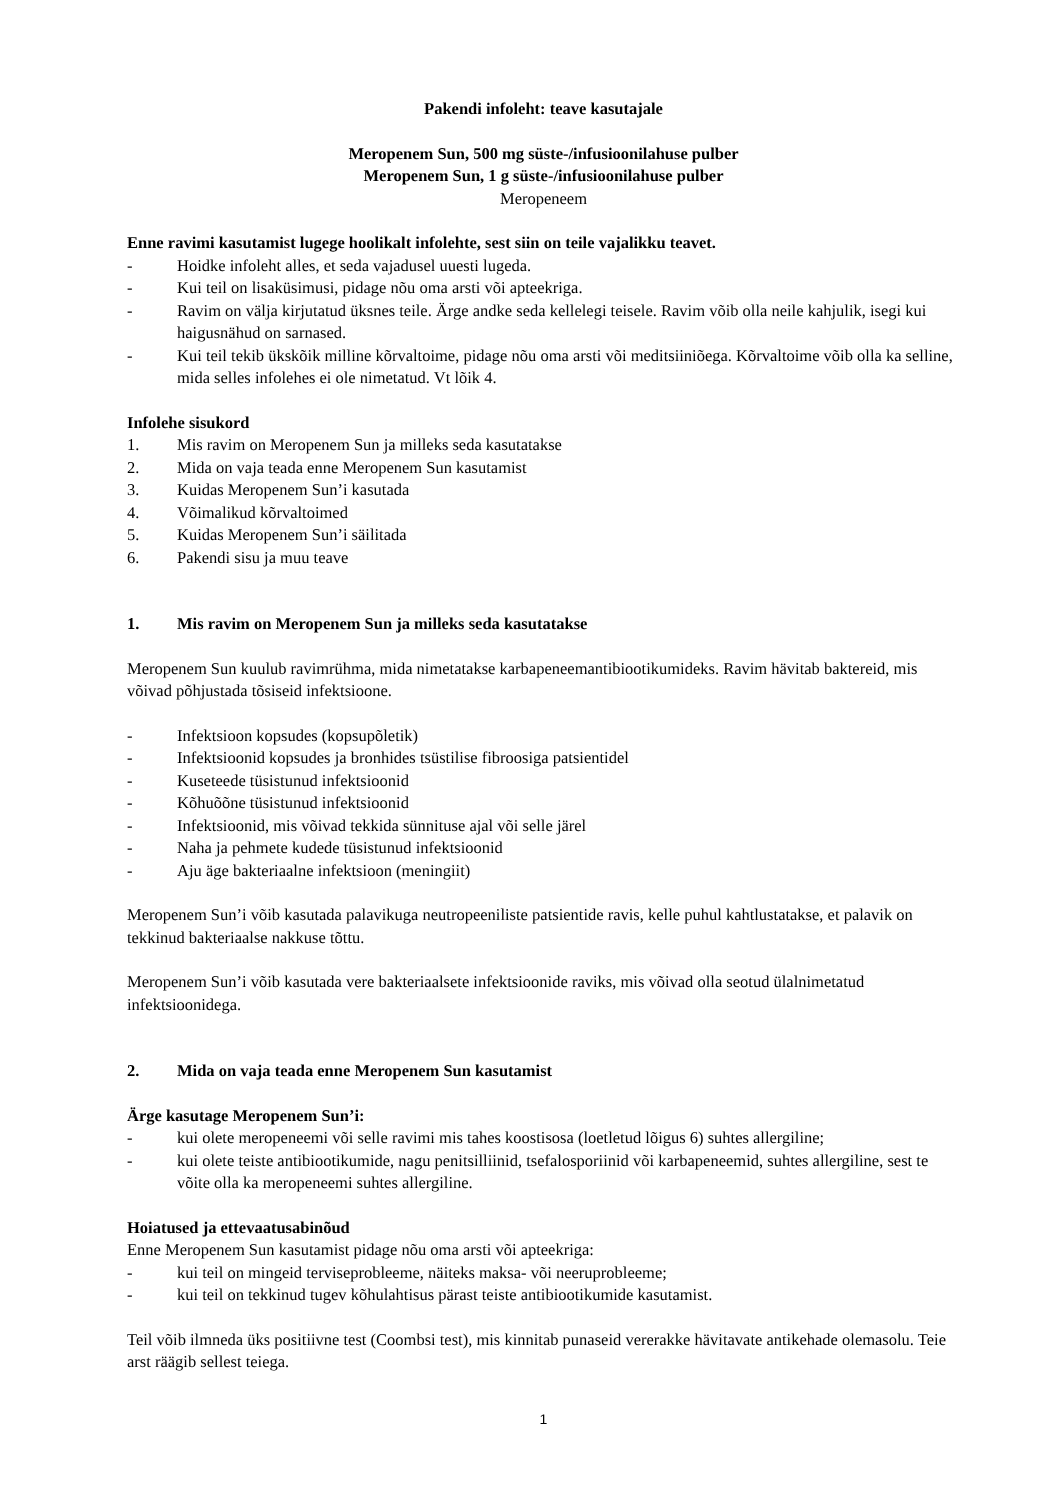Pakendi infoleht: teave kasutajale
Meropenem Sun, 500 mg süste-/infusioonilahuse pulber
Meropenem Sun, 1 g süste-/infusioonilahuse pulber
Meropeneem
Enne ravimi kasutamist lugege hoolikalt infolehte, sest siin on teile vajalikku teavet.
- Hoidke infoleht alles, et seda vajadusel uuesti lugeda.
- Kui teil on lisaküsimusi, pidage nõu oma arsti või apteekriga.
- Ravim on välja kirjutatud üksnes teile. Ärge andke seda kellelegi teisele. Ravim võib olla neile kahjulik, isegi kui haigusnähud on sarnased.
- Kui teil tekib ükskõik milline kõrvaltoime, pidage nõu oma arsti või meditsiiniõega. Kõrvaltoime võib olla ka selline, mida selles infolehes ei ole nimetatud. Vt lõik 4.
Infolehe sisukord
1. Mis ravim on Meropenem Sun ja milleks seda kasutatakse
2. Mida on vaja teada enne Meropenem Sun kasutamist
3. Kuidas Meropenem Sun’i kasutada
4. Võimalikud kõrvaltoimed
5. Kuidas Meropenem Sun’i säilitada
6. Pakendi sisu ja muu teave
1. Mis ravim on Meropenem Sun ja milleks seda kasutatakse
Meropenem Sun kuulub ravimrühma, mida nimetatakse karbapeneemantibiootikumideks. Ravim hävitab baktereid, mis võivad põhjustada tõsiseid infektsioone.
- Infektsioon kopsudes (kopsupõletik)
- Infektsioonid kopsudes ja bronhides tsüstilise fibroosiga patsientidel
- Kuseteede tüsistunud infektsioonid
- Kõhuõõne tüsistunud infektsioonid
- Infektsioonid, mis võivad tekkida sünnituse ajal või selle järel
- Naha ja pehmete kudede tüsistunud infektsioonid
- Aju äge bakteriaalne infektsioon (meningiit)
Meropenem Sun’i võib kasutada palavikuga neutropeeniliste patsientide ravis, kelle puhul kahtlustatakse, et palavik on tekkinud bakteriaalse nakkuse tõttu.
Meropenem Sun’i võib kasutada vere bakteriaalsete infektsioonide raviks, mis võivad olla seotud ülalnimetatud infektsioonidega.
2. Mida on vaja teada enne Meropenem Sun kasutamist
Ärge kasutage Meropenem Sun’i:
- kui olete meropeneemi või selle ravimi mis tahes koostisosa (loetletud lõigus 6) suhtes allergiline;
- kui olete teiste antibiootikumide, nagu penitsilliinid, tsefalosporiinid või karbapeneemid, suhtes allergiline, sest te võite olla ka meropeneemi suhtes allergiline.
Hoiatused ja ettevaatusabinõud
Enne Meropenem Sun kasutamist pidage nõu oma arsti või apteekriga:
- kui teil on mingeid terviseprobleeme, näiteks maksa- või neeruprobleeme;
- kui teil on tekkinud tugev kõhulahtisus pärast teiste antibiootikumide kasutamist.
Teil võib ilmneda üks positiivne test (Coombsi test), mis kinnitab punaseid vererakke hävitavate antikehade olemasolu. Teie arst räägib sellest teiega.
1